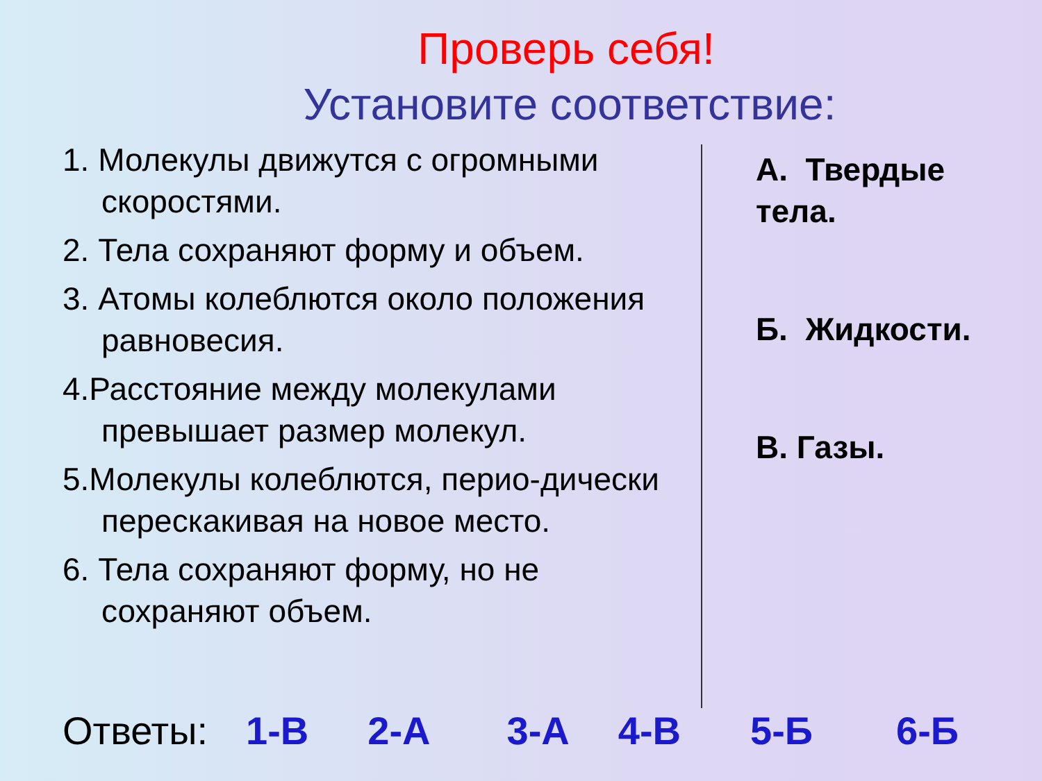Проверь себя!
Установите соответствие:
1. Молекулы движутся с огромными скоростями.
2. Тела сохраняют форму и объем.
3. Атомы колеблются около положения равновесия.
4.Расстояние между молекулами превышает размер молекул.
5.Молекулы колеблются, перио-дически перескакивая на новое место.
6. Тела сохраняют форму, но не сохраняют объем.
А. Твердые
тела.
Б. Жидкости.
В. Газы.
Ответы: 1-В 2-А 3-А 4-В 5-Б 6-Б